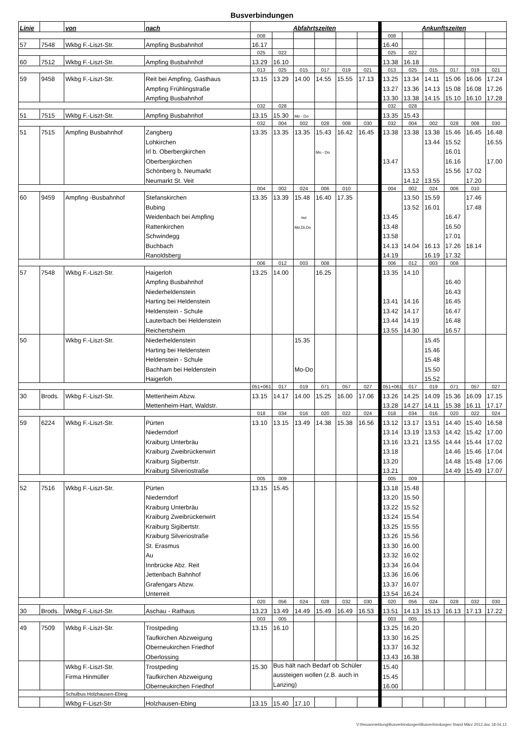Busverbindungen
| Linie | | von | nach | Abfahrtszeiten | | | | | | | Ankunftszeiten | | | | | |
| | | | | 008 | | | | | | | 008 | | | | | |
| 57 | 7548 | Wkbg F.-Liszt-Str. | Ampfing Busbahnhof | 16.17 | | | | | | | 16.40 | | | | | |
| | | | | 025 | 022 | | | | | | 025 | 022 | | | | |
| 60 | 7512 | Wkbg F.-Liszt-Str. | Ampfing Busbahnhof | 13.29 | 16.10 | | | | | | 13.38 | 16.18 | | | | |
| | | | | 013 | 025 | 015 | 017 | 019 | 021 | | 013 | 025 | 015 | 017 | 019 | 021 |
| 59 | 9458 | Wkbg F.-Liszt-Str. | Reit bei Ampfing, Gasthaus | 13.15 | 13.29 | 14.00 | 14.55 | 15.55 | 17.13 | | 13.25 | 13.34 | 14.11 | 15.06 | 16.06 | 17.24 |
| | | | Ampfing Frühlingstraße | | | | | | | | 13.27 | 13.36 | 14.13 | 15.08 | 16.08 | 17.26 |
| | | | Ampfing Busbahnhof | | | | | | | | 13.30 | 13.38 | 14.15 | 15.10 | 16.10 | 17.28 |
| | | | | 032 | 028 | | | | | | 032 | 028 | | | | |
| 51 | 7515 | Wkbg F.-Liszt-Str. | Ampfing Busbahnhof | 13.15 | 15.30 | Mo - Do | | | | | 13.35 | 15.43 | | | | |
| | | | | 032 | 004 | 002 | 028 | 008 | 030 | | 032 | 004 | 002 | 028 | 008 | 030 |
| 51 | 7515 | Ampfing Busbahnhof | Zangberg | 13.35 | 13.35 | 13.35 | 15.43 | 16.42 | 16.45 | | 13.38 | 13.38 | 13.38 | 15.46 | 16.45 | 16.48 |
| | | | Lohkirchen | | | | | | | | | | 13.44 | 15.52 | | 16.55 |
| | | | Irl b. Oberbergkirchen | | | | Mo - Do | | | | | | | 16.01 | | |
| | | | Oberbergkirchen | | | | | | | | 13.47 | | | 16.16 | | 17.00 |
| | | | Schönberg b. Neumarkt | | | | | | | | | 13.53 | | 15.56 | 17.02 | |
| | | | Neumarkt St. Veit | | | | | | | | | 14.12 | 13.55 | | 17.20 | |
| | | | | 004 | 002 | 024 | 006 | 010 | | | 004 | 002 | 024 | 006 | 010 | |
| 60 | 9459 | Ampfing -Busbahnhof | Stefanskirchen | 13.35 | 13.39 | 15.48 | 16.40 | 17.35 | | | | 13.50 | 15.59 | | 17.46 | |
| | | | Bubing | | | | | | | | | 13.52 | 16.01 | | 17.48 | |
| | | | Weidenbach bei Ampfing | | | nur | | | | | 13.45 | | | 16.47 | | |
| | | | Rattenkirchen | | | Mo,Di,Do | | | | | 13.48 | | | 16.50 | | |
| | | | Schwindegg | | | | | | | | 13.58 | | | 17.01 | | |
| | | | Buchbach | | | | | | | | 14.13 | 14.04 | 16.13 | 17.26 | 18.14 | |
| | | | Ranoldsberg | | | | | | | | 14.19 | | 16.19 | 17.32 | | |
| | | | | 006 | 012 | 003 | 008 | | | | 006 | 012 | 003 | 008 | | |
| 57 | 7548 | Wkbg F.-Liszt-Str. | Haigerloh | 13.25 | 14.00 | | 16.25 | | | | 13.35 | 14.10 | | | | |
| | | | Ampfing Busbahnhof | | | | | | | | | | | 16.40 | | |
| | | | Niederheldenstein | | | | | | | | | | | 16.43 | | |
| | | | Harting bei Heldenstein | | | | | | | | 13.41 | 14.16 | | 16.45 | | |
| | | | Heldenstein - Schule | | | | | | | | 13.42 | 14.17 | | 16.47 | | |
| | | | Lauterbach bei Heldenstein | | | | | | | | 13.44 | 14.19 | | 16.48 | | |
| | | | Reichertsheim | | | | | | | | 13.55 | 14.30 | | 16.57 | | |
| 50 | | Wkbg F.-Liszt-Str. | Niederheldenstein | | | 15.35 | | | | | | | 15.45 | | | |
| | | | Harting bei Heldenstein | | | | | | | | | | 15.46 | | | |
| | | | Heldenstein - Schule | | | | | | | | | | 15.48 | | | |
| | | | Bachham bei Heldenstein | | | Mo-Do | | | | | | | 15.50 | | | |
| | | | Haigerloh | | | | | | | | | | 15.52 | | | |
| | | | | 051+061 | 017 | 019 | 071 | 057 | 027 | | 051+061 | 017 | 019 | 071 | 057 | 027 |
| 30 | Brods. | Wkbg F.-Liszt-Str. | Mettenheim Abzw. | 13.15 | 14.17 | 14.00 | 15.25 | 16.00 | 17.06 | | 13.26 | 14.25 | 14.09 | 15.36 | 16.09 | 17.15 |
| | | | Mettenheim-Hart, Waldstr. | | | | | | | | 13.28 | 14.27 | 14.11 | 15.38 | 16.11 | 17.17 |
| | | | | 018 | 034 | 016 | 020 | 022 | 024 | | 018 | 034 | 016 | 020 | 022 | 024 |
| 59 | 6224 | Wkbg F.-Liszt-Str. | Pürten | 13.10 | 13.15 | 13.49 | 14.38 | 15.38 | 16.56 | | 13.12 | 13.17 | 13.51 | 14.40 | 15.40 | 16.58 |
| | | | Niederndorf | | | | | | | | 13.14 | 13.19 | 13.53 | 14.42 | 15.42 | 17.00 |
| | | | Kraiburg Unterbräu | | | | | | | | 13.16 | 13.21 | 13.55 | 14.44 | 15.44 | 17.02 |
| | | | Kraiburg Zweibrückenwirt | | | | | | | | 13.18 | | | 14.46 | 15.46 | 17.04 |
| | | | Kraiburg Sigibertstr. | | | | | | | | 13.20 | | | 14.48 | 15.48 | 17.06 |
| | | | Kraiburg Silveriostraße | | | | | | | | 13.21 | | | 14.49 | 15.49 | 17.07 |
| | | | | 005 | 009 | | | | | | 005 | 009 | | | | |
| 52 | 7516 | Wkbg F.-Liszt-Str. | Pürten | 13.15 | 15.45 | | | | | | 13.18 | 15.48 | | | | |
| | | | Niederndorf | | | | | | | | 13.20 | 15.50 | | | | |
| | | | Kraiburg Unterbräu | | | | | | | | 13.22 | 15.52 | | | | |
| | | | Kraiburg Zweibrückenwirt | | | | | | | | 13.24 | 15.54 | | | | |
| | | | Kraiburg Sigibertstr. | | | | | | | | 13.25 | 15.55 | | | | |
| | | | Kraiburg Silveriostraße | | | | | | | | 13.26 | 15.56 | | | | |
| | | | St. Erasmus | | | | | | | | 13.30 | 16.00 | | | | |
| | | | Au | | | | | | | | 13.32 | 16.02 | | | | |
| | | | Innbrücke Abz. Reit | | | | | | | | 13.34 | 16.04 | | | | |
| | | | Jettenbach Bahnhof | | | | | | | | 13.36 | 16.06 | | | | |
| | | | Grafengars Abzw. | | | | | | | | 13.37 | 16.07 | | | | |
| | | | Unterreit | | | | | | | | 13.54 | 16.24 | | | | |
| | | | | 020 | 056 | 024 | 028 | 032 | 030 | | 020 | 056 | 024 | 028 | 032 | 030 |
| 30 | Brods. | Wkbg F.-Liszt-Str. | Aschau - Rathaus | 13.23 | 13.49 | 14.49 | 15.49 | 16.49 | 16.53 | | 13.51 | 14.13 | 15.13 | 16.13 | 17.13 | 17.22 |
| | | | | 003 | 005 | | | | | | 003 | 005 | | | | |
| 49 | 7509 | Wkbg F.-Liszt-Str. | Trostpeding | 13.15 | 16.10 | | | | | | 13.25 | 16.20 | | | | |
| | | | Taufkirchen Abzweigung | | | | | | | | 13.30 | 16.25 | | | | |
| | | | Oberneukirchen Friedhof | | | | | | | | 13.37 | 16.32 | | | | |
| | | | Oberlossing | | | | | | | | 13.43 | 16.38 | | | | |
| | | Wkbg F.-Liszt-Str. | Trostpeding | 15.30 | Bus hält nach Bedarf ob Schüler aussteigen wollen (z.B. auch in Lanzing) | | | | | | 15.40 | | | | | |
| | | Firma Hinmüller | Taufkirchen Abzweigung | | | | | | | | 15.45 | | | | | |
| | | | Oberneukirchen Friedhof | | | | | | | | 16.00 | | | | | |
| | | Schulbus Holzhausen-Ebing | | | | | | | | | | | | | | |
| | | Wkbg F-Liszt-Str | Holzhausen-Ebing | 13.15 | 15.40 | 17.10 | | | | | | | | | | |
V:\Neuanmeldung\Busverbindungen\Busverbindungen Stand März 2012.doc 18.04.12